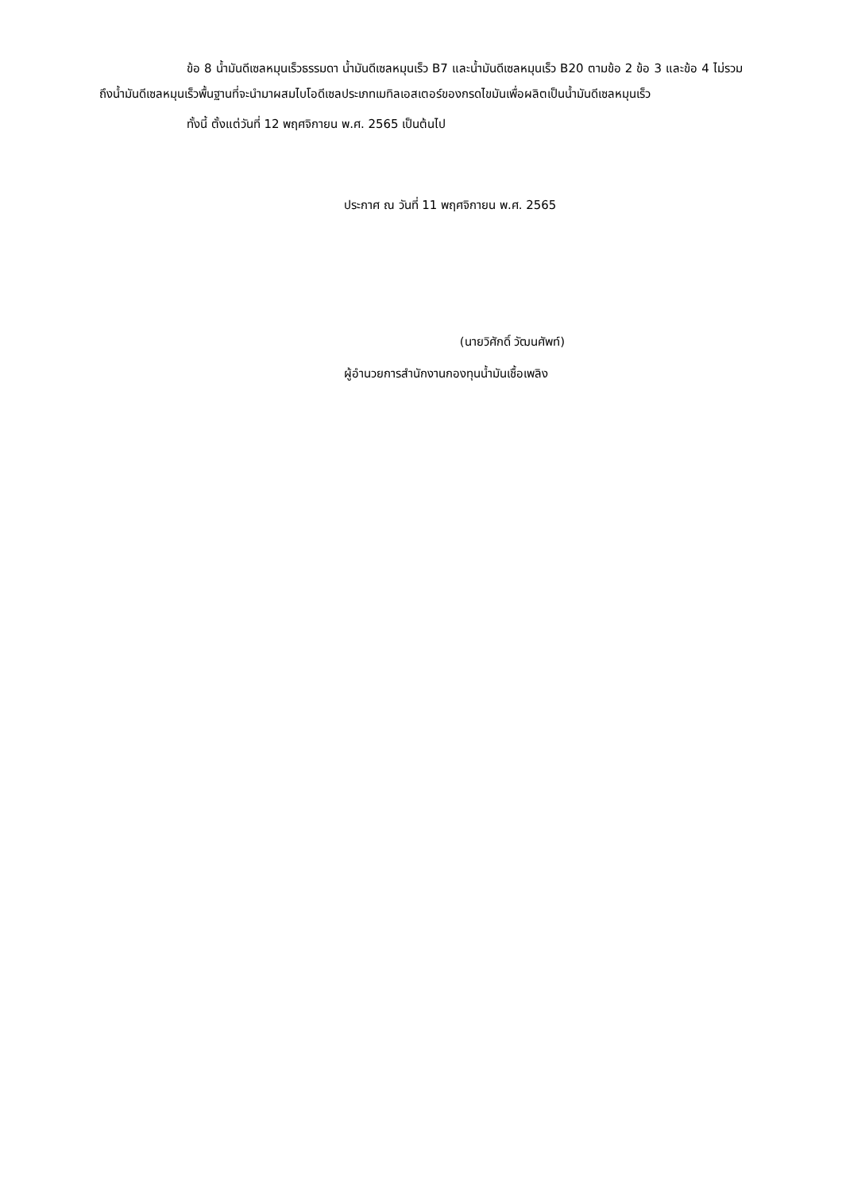ข้อ 8 น้ำมันดีเซลหมุนเร็วธรรมดา น้ำมันดีเซลหมุนเร็ว B7 และน้ำมันดีเซลหมุนเร็ว B20 ตามข้อ 2 ข้อ 3 และข้อ 4 ไม่รวมถึงน้ำมันดีเซลหมุนเร็วพื้นฐานที่จะนำมาผสมไบโอดีเซลประเภทเมทิลเอสเตอร์ของกรดไขมันเพื่อผลิตเป็นน้ำมันดีเซลหมุนเร็ว
ทั้งนี้ ตั้งแต่วันที่ 12 พฤศจิกายน พ.ศ. 2565 เป็นต้นไป
ประกาศ ณ วันที่ 11 พฤศจิกายน พ.ศ. 2565
(นายวิศักดิ์ วัฒนศัพท์)
ผู้อำนวยการสำนักงานกองทุนน้ำมันเชื้อเพลิง